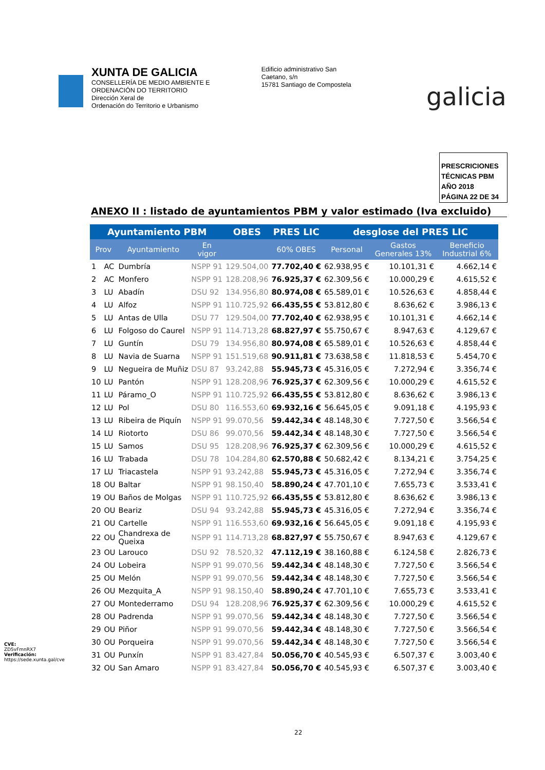XUNTA DE GALICIA
CONSELLERÍA DE MEDIO AMBIENTE E
ORDENACIÓN DO TERRITORIO
Dirección Xeral de
Ordenación do Territorio e Urbanismo
Edificio administrativo San
Caetano, s/n
15781 Santiago de Compostela
galicia
PRESCRICIONES
TÉCNICAS PBM
AÑO 2018
PÁGINA 22 DE 34
ANEXO II : listado de ayuntamientos PBM y valor estimado (Iva excluido)
| Ayuntamiento PBM | | | | OBES | PRES LIC | desglose del PRES LIC | | |
| --- | --- | --- | --- | --- | --- | --- | --- | --- |
| Prov | | Ayuntamiento | En vigor | | 60% OBES | Personal | Gastos Generales 13% | Beneficio Industrial 6% |
| 1 | AC | Dumbría | NSPP 91 | 129.504,00 | 77.702,40 € | 62.938,95 € | 10.101,31 € | 4.662,14 € |
| 2 | AC | Monfero | NSPP 91 | 128.208,96 | 76.925,37 € | 62.309,56 € | 10.000,29 € | 4.615,52 € |
| 3 | LU | Abadín | DSU 92 | 134.956,80 | 80.974,08 € | 65.589,01 € | 10.526,63 € | 4.858,44 € |
| 4 | LU | Alfoz | NSPP 91 | 110.725,92 | 66.435,55 € | 53.812,80 € | 8.636,62 € | 3.986,13 € |
| 5 | LU | Antas de Ulla | DSU 77 | 129.504,00 | 77.702,40 € | 62.938,95 € | 10.101,31 € | 4.662,14 € |
| 6 | LU | Folgoso do Caurel | NSPP 91 | 114.713,28 | 68.827,97 € | 55.750,67 € | 8.947,63 € | 4.129,67 € |
| 7 | LU | Guntín | DSU 79 | 134.956,80 | 80.974,08 € | 65.589,01 € | 10.526,63 € | 4.858,44 € |
| 8 | LU | Navia de Suarna | NSPP 91 | 151.519,68 | 90.911,81 € | 73.638,58 € | 11.818,53 € | 5.454,70 € |
| 9 | LU | Negueira de Muñiz | DSU 87 | 93.242,88 | 55.945,73 € | 45.316,05 € | 7.272,94 € | 3.356,74 € |
| 10 | LU | Pantón | NSPP 91 | 128.208,96 | 76.925,37 € | 62.309,56 € | 10.000,29 € | 4.615,52 € |
| 11 | LU | Páramo_O | NSPP 91 | 110.725,92 | 66.435,55 € | 53.812,80 € | 8.636,62 € | 3.986,13 € |
| 12 | LU | Pol | DSU 80 | 116.553,60 | 69.932,16 € | 56.645,05 € | 9.091,18 € | 4.195,93 € |
| 13 | LU | Ribeira de Piquín | NSPP 91 | 99.070,56 | 59.442,34 € | 48.148,30 € | 7.727,50 € | 3.566,54 € |
| 14 | LU | Riotorto | DSU 86 | 99.070,56 | 59.442,34 € | 48.148,30 € | 7.727,50 € | 3.566,54 € |
| 15 | LU | Samos | DSU 95 | 128.208,96 | 76.925,37 € | 62.309,56 € | 10.000,29 € | 4.615,52 € |
| 16 | LU | Trabada | DSU 78 | 104.284,80 | 62.570,88 € | 50.682,42 € | 8.134,21 € | 3.754,25 € |
| 17 | LU | Triacastela | NSPP 91 | 93.242,88 | 55.945,73 € | 45.316,05 € | 7.272,94 € | 3.356,74 € |
| 18 | OU | Baltar | NSPP 91 | 98.150,40 | 58.890,24 € | 47.701,10 € | 7.655,73 € | 3.533,41 € |
| 19 | OU | Baños de Molgas | NSPP 91 | 110.725,92 | 66.435,55 € | 53.812,80 € | 8.636,62 € | 3.986,13 € |
| 20 | OU | Beariz | DSU 94 | 93.242,88 | 55.945,73 € | 45.316,05 € | 7.272,94 € | 3.356,74 € |
| 21 | OU | Cartelle | NSPP 91 | 116.553,60 | 69.932,16 € | 56.645,05 € | 9.091,18 € | 4.195,93 € |
| 22 | OU | Chandrexa de Queixa | NSPP 91 | 114.713,28 | 68.827,97 € | 55.750,67 € | 8.947,63 € | 4.129,67 € |
| 23 | OU | Larouco | DSU 92 | 78.520,32 | 47.112,19 € | 38.160,88 € | 6.124,58 € | 2.826,73 € |
| 24 | OU | Lobeira | NSPP 91 | 99.070,56 | 59.442,34 € | 48.148,30 € | 7.727,50 € | 3.566,54 € |
| 25 | OU | Melón | NSPP 91 | 99.070,56 | 59.442,34 € | 48.148,30 € | 7.727,50 € | 3.566,54 € |
| 26 | OU | Mezquita_A | NSPP 91 | 98.150,40 | 58.890,24 € | 47.701,10 € | 7.655,73 € | 3.533,41 € |
| 27 | OU | Montederramo | DSU 94 | 128.208,96 | 76.925,37 € | 62.309,56 € | 10.000,29 € | 4.615,52 € |
| 28 | OU | Padrenda | NSPP 91 | 99.070,56 | 59.442,34 € | 48.148,30 € | 7.727,50 € | 3.566,54 € |
| 29 | OU | Piñor | NSPP 91 | 99.070,56 | 59.442,34 € | 48.148,30 € | 7.727,50 € | 3.566,54 € |
| 30 | OU | Porqueira | NSPP 91 | 99.070,56 | 59.442,34 € | 48.148,30 € | 7.727,50 € | 3.566,54 € |
| 31 | OU | Punxín | NSPP 91 | 83.427,84 | 50.056,70 € | 40.545,93 € | 6.507,37 € | 3.003,40 € |
| 32 | OU | San Amaro | NSPP 91 | 83.427,84 | 50.056,70 € | 40.545,93 € | 6.507,37 € | 3.003,40 € |
22
CVE: ZD5vFmnRX7 Verificación: https://sede.xunta.gal/cve